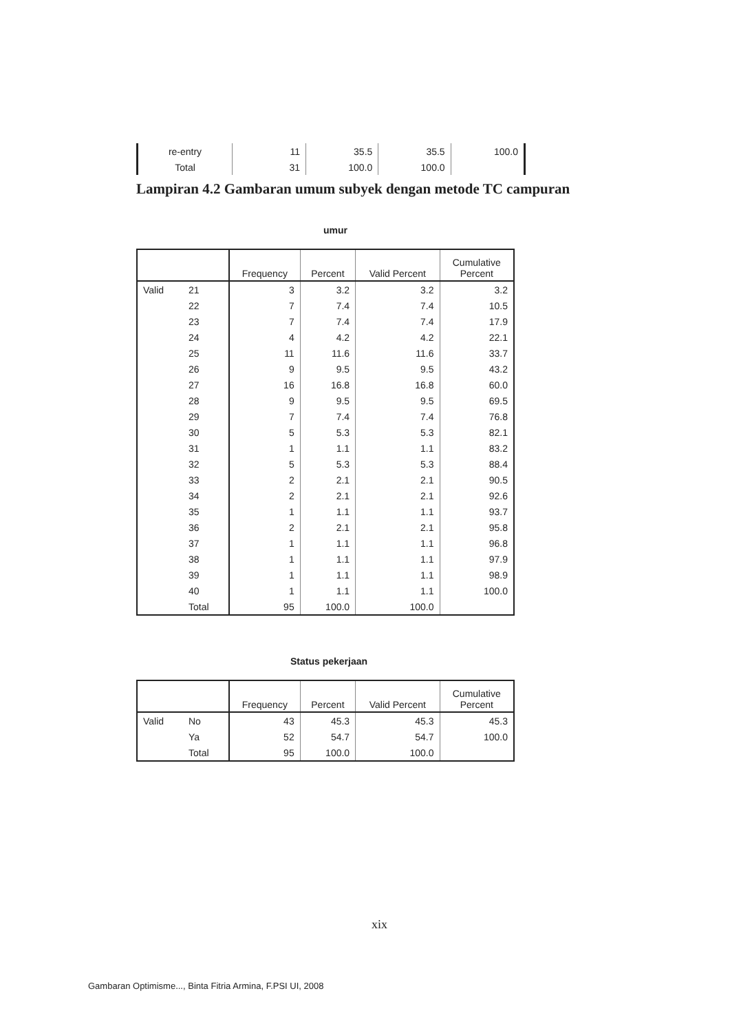| re-entry | 11 | 35.5 | 35.5 | 100.0 |
| Total | 31 | 100.0 | 100.0 | |
Lampiran 4.2 Gambaran umum subyek dengan metode TC campuran
umur
| | | Frequency | Percent | Valid Percent | Cumulative Percent |
| --- | --- | --- | --- | --- | --- |
| Valid | 21 | 3 | 3.2 | 3.2 | 3.2 |
| | 22 | 7 | 7.4 | 7.4 | 10.5 |
| | 23 | 7 | 7.4 | 7.4 | 17.9 |
| | 24 | 4 | 4.2 | 4.2 | 22.1 |
| | 25 | 11 | 11.6 | 11.6 | 33.7 |
| | 26 | 9 | 9.5 | 9.5 | 43.2 |
| | 27 | 16 | 16.8 | 16.8 | 60.0 |
| | 28 | 9 | 9.5 | 9.5 | 69.5 |
| | 29 | 7 | 7.4 | 7.4 | 76.8 |
| | 30 | 5 | 5.3 | 5.3 | 82.1 |
| | 31 | 1 | 1.1 | 1.1 | 83.2 |
| | 32 | 5 | 5.3 | 5.3 | 88.4 |
| | 33 | 2 | 2.1 | 2.1 | 90.5 |
| | 34 | 2 | 2.1 | 2.1 | 92.6 |
| | 35 | 1 | 1.1 | 1.1 | 93.7 |
| | 36 | 2 | 2.1 | 2.1 | 95.8 |
| | 37 | 1 | 1.1 | 1.1 | 96.8 |
| | 38 | 1 | 1.1 | 1.1 | 97.9 |
| | 39 | 1 | 1.1 | 1.1 | 98.9 |
| | 40 | 1 | 1.1 | 1.1 | 100.0 |
| | Total | 95 | 100.0 | 100.0 | |
Status pekerjaan
| | | Frequency | Percent | Valid Percent | Cumulative Percent |
| --- | --- | --- | --- | --- | --- |
| Valid | No | 43 | 45.3 | 45.3 | 45.3 |
| | Ya | 52 | 54.7 | 54.7 | 100.0 |
| | Total | 95 | 100.0 | 100.0 | |
xix
Gambaran Optimisme..., Binta Fitria Armina, F.PSI UI, 2008